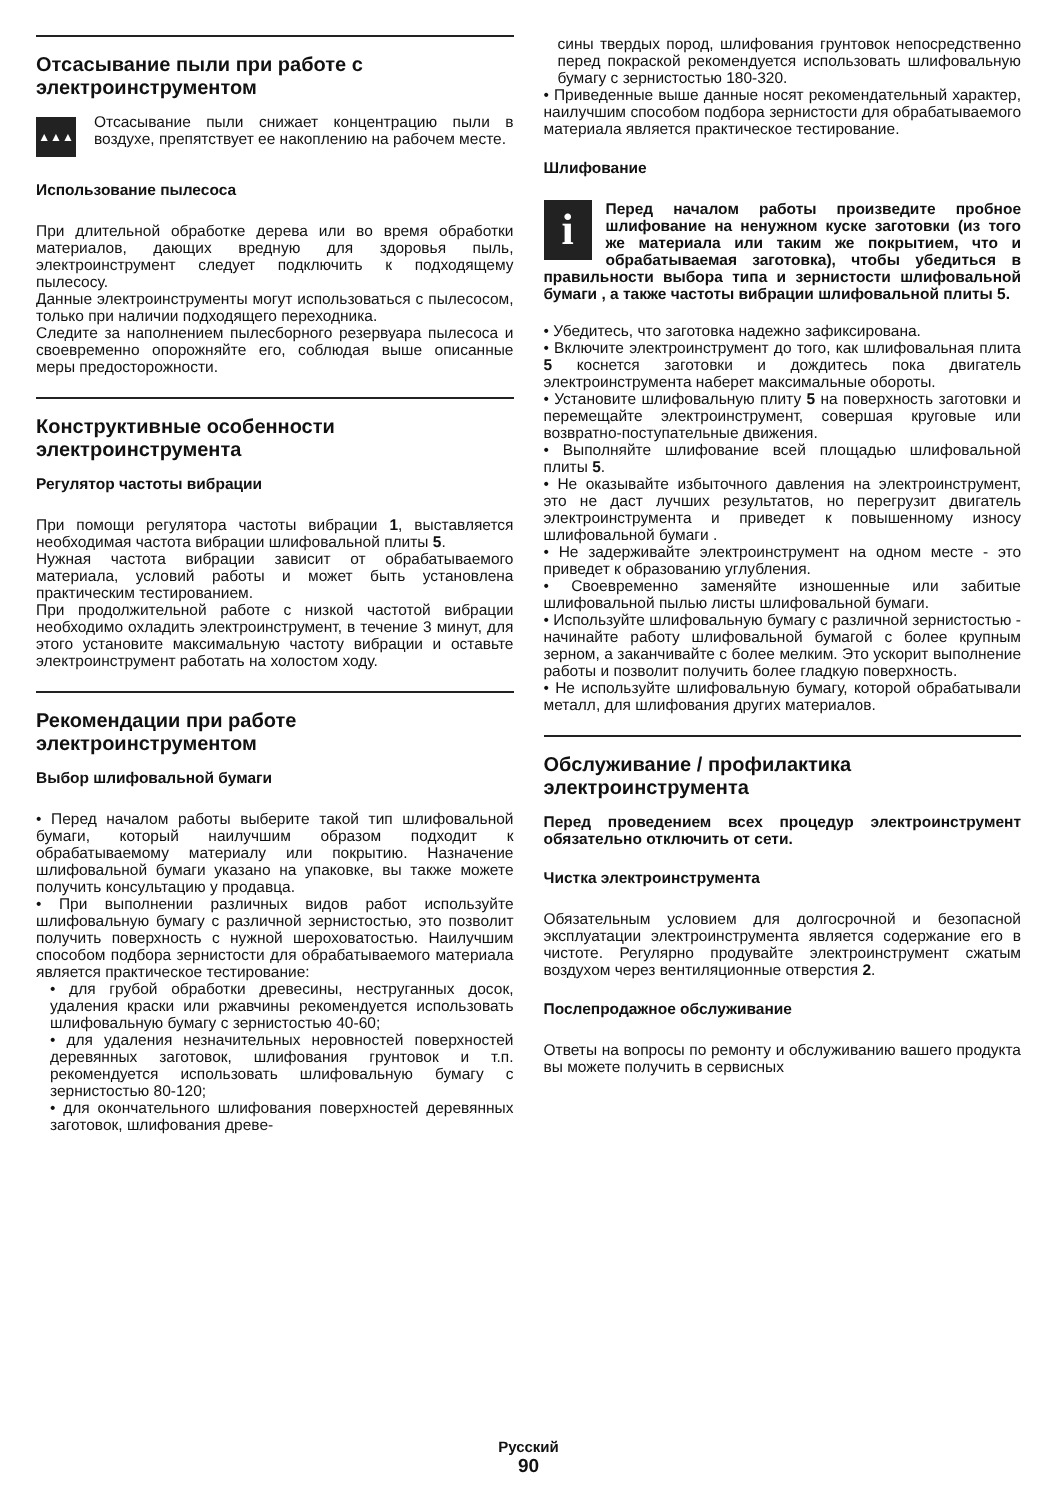Отсасывание пыли при работе с электроинструментом
▲▲▲
Отсасывание пыли снижает концентрацию пыли в воздухе, препятствует ее накоплению на рабочем месте.
Использование пылесоса
При длительной обработке дерева или во время обработки материалов, дающих вредную для здоровья пыль, электроинструмент следует подключить к подходящему пылесосу.
Данные электроинструменты могут использоваться с пылесосом, только при наличии подходящего переходника.
Следите за наполнением пылесборного резервуара пылесоса и своевременно опорожняйте его, соблюдая выше описанные меры предосторожности.
Конструктивные особенности электроинструмента
Регулятор частоты вибрации
При помощи регулятора частоты вибрации 1, выставляется необходимая частота вибрации шлифовальной плиты 5.
Нужная частота вибрации зависит от обрабатываемого материала, условий работы и может быть установлена практическим тестированием.
При продолжительной работе с низкой частотой вибрации необходимо охладить электроинструмент, в течение 3 минут, для этого установите максимальную частоту вибрации и оставьте электроинструмент работать на холостом ходу.
Рекомендации при работе электроинструментом
Выбор шлифовальной бумаги
• Перед началом работы выберите такой тип шлифовальной бумаги, который наилучшим образом подходит к обрабатываемому материалу или покрытию. Назначение шлифовальной бумаги указано на упаковке, вы также можете получить консультацию у продавца.
• При выполнении различных видов работ используйте шлифовальную бумагу с различной зернистостью, это позволит получить поверхность с нужной шероховатостью. Наилучшим способом подбора зернистости для обрабатываемого материала является практическое тестирование:
• для грубой обработки древесины, неструганных досок, удаления краски или ржавчины рекомендуется использовать шлифовальную бумагу с зернистостью 40-60;
• для удаления незначительных неровностей поверхностей деревянных заготовок, шлифования грунтовок и т.п. рекомендуется использовать шлифовальную бумагу с зернистостью 80-120;
• для окончательного шлифования поверхностей деревянных заготовок, шлифования древе-
сины твердых пород, шлифования грунтовок непосредственно перед покраской рекомендуется использовать шлифовальную бумагу с зернистостью 180-320.
• Приведенные выше данные носят рекомендательный характер, наилучшим способом подбора зернистости для обрабатываемого материала является практическое тестирование.
Шлифование
i
Перед началом работы произведите пробное шлифование на ненужном куске заготовки (из того же материала или таким же покрытием, что и обрабатываемая заготовка), чтобы убедиться в правильности выбора типа и зернистости шлифовальной бумаги , а также частоты вибрации шлифовальной плиты 5.
• Убедитесь, что заготовка надежно зафиксирована.
• Включите электроинструмент до того, как шлифовальная плита 5 коснется заготовки и дождитесь пока двигатель электроинструмента наберет максимальные обороты.
• Установите шлифовальную плиту 5 на поверхность заготовки и перемещайте электроинструмент, совершая круговые или возвратно-поступательные движения.
• Выполняйте шлифование всей площадью шлифовальной плиты 5.
• Не оказывайте избыточного давления на электроинструмент, это не даст лучших результатов, но перегрузит двигатель электроинструмента и приведет к повышенному износу шлифовальной бумаги .
• Не задерживайте электроинструмент на одном месте - это приведет к образованию углубления.
• Своевременно заменяйте изношенные или забитые шлифовальной пылью листы шлифовальной бумаги.
• Используйте шлифовальную бумагу с различной зернистостью - начинайте работу шлифовальной бумагой с более крупным зерном, а заканчивайте с более мелким. Это ускорит выполнение работы и позволит получить более гладкую поверхность.
• Не используйте шлифовальную бумагу, которой обрабатывали металл, для шлифования других материалов.
Обслуживание / профилактика электроинструмента
Перед проведением всех процедур электроинструмент обязательно отключить от сети.
Чистка электроинструмента
Обязательным условием для долгосрочной и безопасной эксплуатации электроинструмента является содержание его в чистоте. Регулярно продувайте электроинструмент сжатым воздухом через вентиляционные отверстия 2.
Послепродажное обслуживание
Ответы на вопросы по ремонту и обслуживанию вашего продукта вы можете получить в сервисных
Русский
90